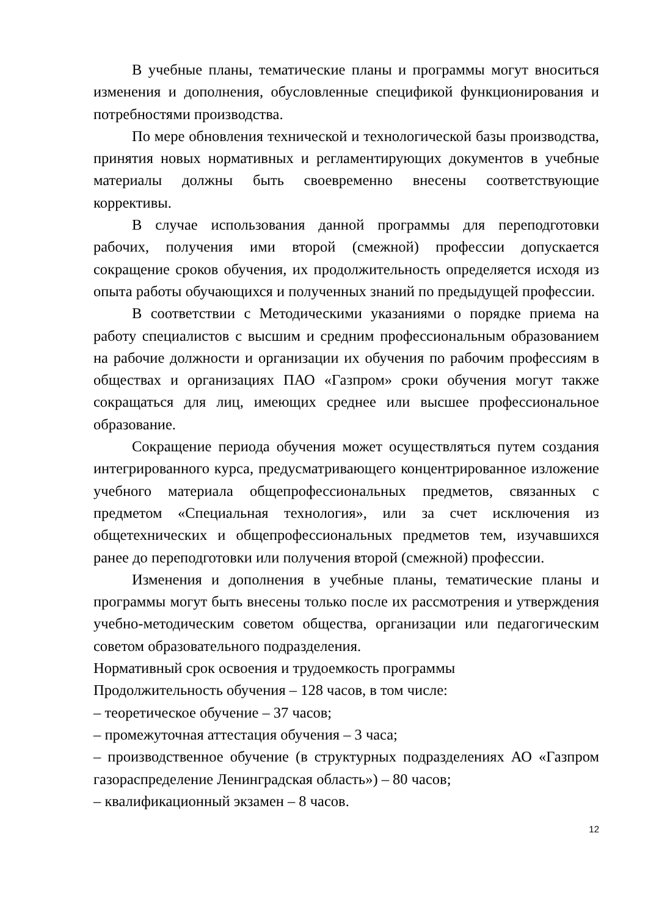В учебные планы, тематические планы и программы могут вноситься изменения и дополнения, обусловленные спецификой функционирования и потребностями производства.
По мере обновления технической и технологической базы производства, принятия новых нормативных и регламентирующих документов в учебные материалы должны быть своевременно внесены соответствующие коррективы.
В случае использования данной программы для переподготовки рабочих, получения ими второй (смежной) профессии допускается сокращение сроков обучения, их продолжительность определяется исходя из опыта работы обучающихся и полученных знаний по предыдущей профессии.
В соответствии с Методическими указаниями о порядке приема на работу специалистов с высшим и средним профессиональным образованием на рабочие должности и организации их обучения по рабочим профессиям в обществах и организациях ПАО «Газпром» сроки обучения могут также сокращаться для лиц, имеющих среднее или высшее профессиональное образование.
Сокращение периода обучения может осуществляться путем создания интегрированного курса, предусматривающего концентрированное изложение учебного материала общепрофессиональных предметов, связанных с предметом «Специальная технология», или за счет исключения из общетехнических и общепрофессиональных предметов тем, изучавшихся ранее до переподготовки или получения второй (смежной) профессии.
Изменения и дополнения в учебные планы, тематические планы и программы могут быть внесены только после их рассмотрения и утверждения учебно-методическим советом общества, организации или педагогическим советом образовательного подразделения.
Нормативный срок освоения и трудоемкость программы
Продолжительность обучения – 128 часов, в том числе:
– теоретическое обучение – 37 часов;
– промежуточная аттестация обучения – 3 часа;
– производственное обучение (в структурных подразделениях АО «Газпром газораспределение Ленинградская область») – 80 часов;
– квалификационный экзамен – 8 часов.
12